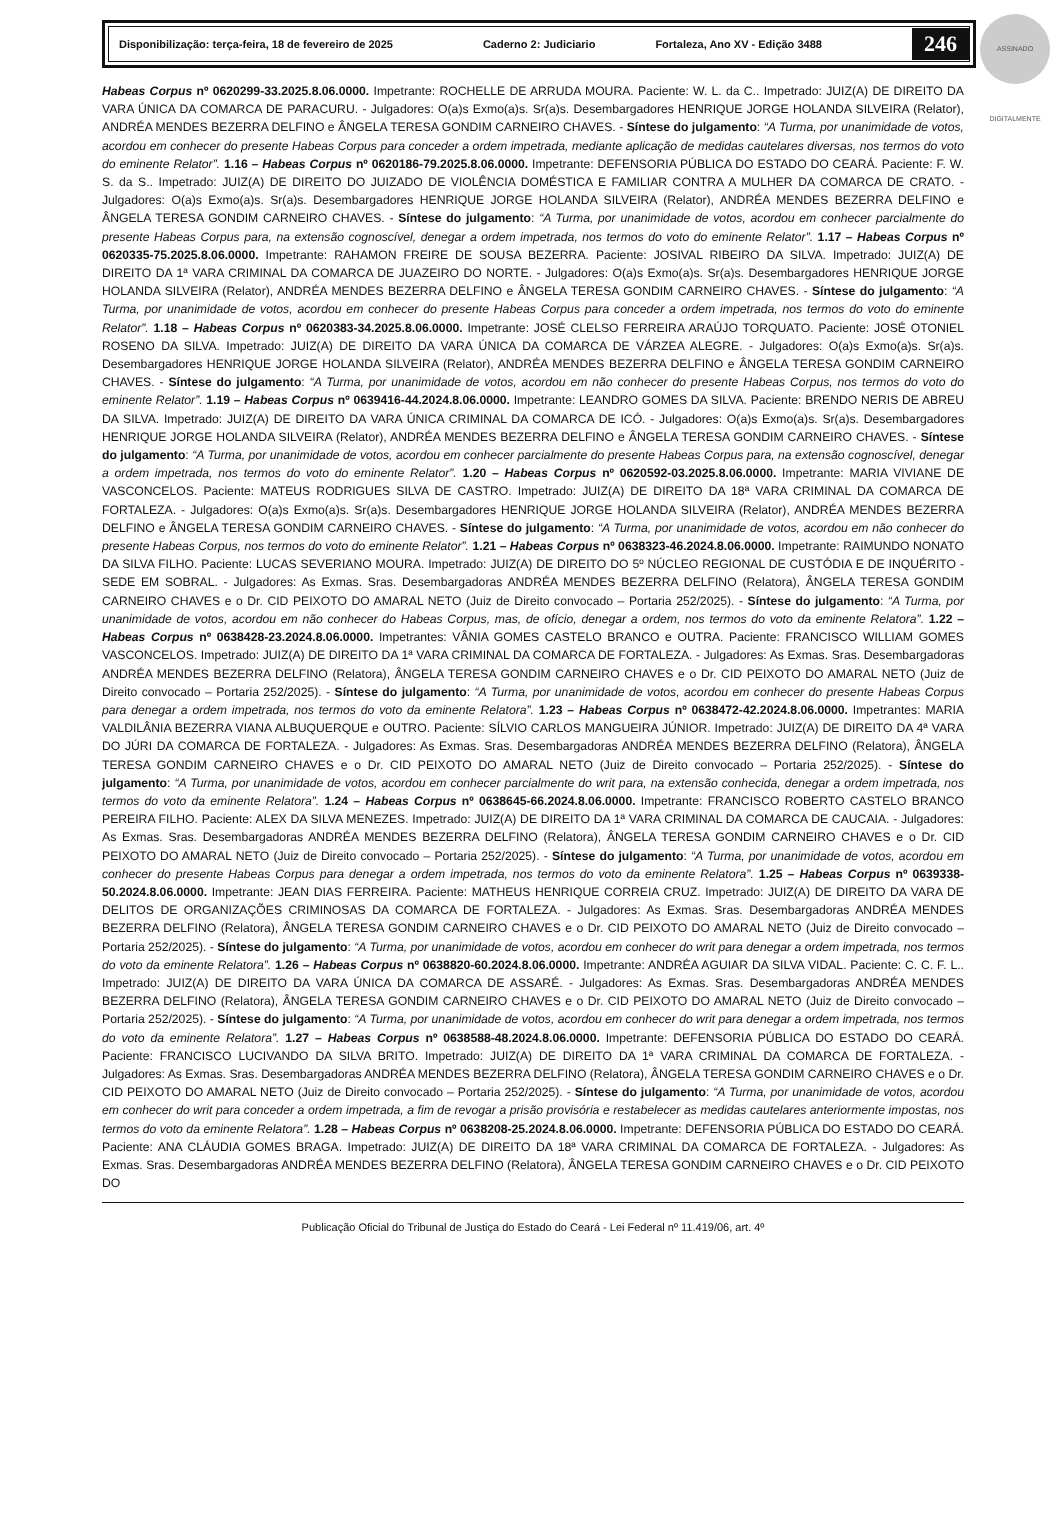Disponibilização: terça-feira, 18 de fevereiro de 2025 Caderno 2: Judiciario Fortaleza, Ano XV - Edição 3488 246
ASSINADO DIGITALMENTE
Habeas Corpus nº 0620299-33.2025.8.06.0000. Impetrante: ROCHELLE DE ARRUDA MOURA. Paciente: W. L. da C.. Impetrado: JUIZ(A) DE DIREITO DA VARA ÚNICA DA COMARCA DE PARACURU. - Julgadores: O(a)s Exmo(a)s. Sr(a)s. Desembargadores HENRIQUE JORGE HOLANDA SILVEIRA (Relator), ANDRÉA MENDES BEZERRA DELFINO e ÂNGELA TERESA GONDIM CARNEIRO CHAVES. - Síntese do julgamento: “A Turma, por unanimidade de votos, acordou em conhecer do presente Habeas Corpus para conceder a ordem impetrada, mediante aplicação de medidas cautelares diversas, nos termos do voto do eminente Relator”. 1.16 – Habeas Corpus nº 0620186-79.2025.8.06.0000. Impetrante: DEFENSORIA PÚBLICA DO ESTADO DO CEARÁ. Paciente: F. W. S. da S.. Impetrado: JUIZ(A) DE DIREITO DO JUIZADO DE VIOLÊNCIA DOMÉSTICA E FAMILIAR CONTRA A MULHER DA COMARCA DE CRATO. - Julgadores: O(a)s Exmo(a)s. Sr(a)s. Desembargadores HENRIQUE JORGE HOLANDA SILVEIRA (Relator), ANDRÉA MENDES BEZERRA DELFINO e ÂNGELA TERESA GONDIM CARNEIRO CHAVES. - Síntese do julgamento: “A Turma, por unanimidade de votos, acordou em conhecer parcialmente do presente Habeas Corpus para, na extensão cognoscível, denegar a ordem impetrada, nos termos do voto do eminente Relator”. 1.17 – Habeas Corpus nº 0620335-75.2025.8.06.0000. Impetrante: RAHAMON FREIRE DE SOUSA BEZERRA. Paciente: JOSIVAL RIBEIRO DA SILVA. Impetrado: JUIZ(A) DE DIREITO DA 1ª VARA CRIMINAL DA COMARCA DE JUAZEIRO DO NORTE. - Julgadores: O(a)s Exmo(a)s. Sr(a)s. Desembargadores HENRIQUE JORGE HOLANDA SILVEIRA (Relator), ANDRÉA MENDES BEZERRA DELFINO e ÂNGELA TERESA GONDIM CARNEIRO CHAVES. - Síntese do julgamento: “A Turma, por unanimidade de votos, acordou em conhecer do presente Habeas Corpus para conceder a ordem impetrada, nos termos do voto do eminente Relator”. 1.18 – Habeas Corpus nº 0620383-34.2025.8.06.0000. Impetrante: JOSÉ CLELSO FERREIRA ARAÚJO TORQUATO. Paciente: JOSÉ OTONIEL ROSENO DA SILVA. Impetrado: JUIZ(A) DE DIREITO DA VARA ÚNICA DA COMARCA DE VÁRZEA ALEGRE. - Julgadores: O(a)s Exmo(a)s. Sr(a)s. Desembargadores HENRIQUE JORGE HOLANDA SILVEIRA (Relator), ANDRÉA MENDES BEZERRA DELFINO e ÂNGELA TERESA GONDIM CARNEIRO CHAVES. - Síntese do julgamento: “A Turma, por unanimidade de votos, acordou em não conhecer do presente Habeas Corpus, nos termos do voto do eminente Relator”. 1.19 – Habeas Corpus nº 0639416-44.2024.8.06.0000. Impetrante: LEANDRO GOMES DA SILVA. Paciente: BRENDO NERIS DE ABREU DA SILVA. Impetrado: JUIZ(A) DE DIREITO DA VARA ÚNICA CRIMINAL DA COMARCA DE ICÓ. - Julgadores: O(a)s Exmo(a)s. Sr(a)s. Desembargadores HENRIQUE JORGE HOLANDA SILVEIRA (Relator), ANDRÉA MENDES BEZERRA DELFINO e ÂNGELA TERESA GONDIM CARNEIRO CHAVES. - Síntese do julgamento: “A Turma, por unanimidade de votos, acordou em conhecer parcialmente do presente Habeas Corpus para, na extensão cognoscível, denegar a ordem impetrada, nos termos do voto do eminente Relator”. 1.20 – Habeas Corpus nº 0620592-03.2025.8.06.0000. Impetrante: MARIA VIVIANE DE VASCONCELOS. Paciente: MATEUS RODRIGUES SILVA DE CASTRO. Impetrado: JUIZ(A) DE DIREITO DA 18ª VARA CRIMINAL DA COMARCA DE FORTALEZA. - Julgadores: O(a)s Exmo(a)s. Sr(a)s. Desembargadores HENRIQUE JORGE HOLANDA SILVEIRA (Relator), ANDRÉA MENDES BEZERRA DELFINO e ÂNGELA TERESA GONDIM CARNEIRO CHAVES. - Síntese do julgamento: “A Turma, por unanimidade de votos, acordou em não conhecer do presente Habeas Corpus, nos termos do voto do eminente Relator”. 1.21 – Habeas Corpus nº 0638323-46.2024.8.06.0000. Impetrante: RAIMUNDO NONATO DA SILVA FILHO. Paciente: LUCAS SEVERIANO MOURA. Impetrado: JUIZ(A) DE DIREITO DO 5º NÚCLEO REGIONAL DE CUSTÓDIA E DE INQUÉRITO - SEDE EM SOBRAL. - Julgadores: As Exmas. Sras. Desembargadoras ANDRÉA MENDES BEZERRA DELFINO (Relatora), ÂNGELA TERESA GONDIM CARNEIRO CHAVES e o Dr. CID PEIXOTO DO AMARAL NETO (Juiz de Direito convocado – Portaria 252/2025). - Síntese do julgamento: “A Turma, por unanimidade de votos, acordou em não conhecer do Habeas Corpus, mas, de ofício, denegar a ordem, nos termos do voto da eminente Relatora”. 1.22 – Habeas Corpus nº 0638428-23.2024.8.06.0000. Impetrantes: VÂNIA GOMES CASTELO BRANCO e OUTRA. Paciente: FRANCISCO WILLIAM GOMES VASCONCELOS. Impetrado: JUIZ(A) DE DIREITO DA 1ª VARA CRIMINAL DA COMARCA DE FORTALEZA. - Julgadores: As Exmas. Sras. Desembargadoras ANDRÉA MENDES BEZERRA DELFINO (Relatora), ÂNGELA TERESA GONDIM CARNEIRO CHAVES e o Dr. CID PEIXOTO DO AMARAL NETO (Juiz de Direito convocado – Portaria 252/2025). - Síntese do julgamento: “A Turma, por unanimidade de votos, acordou em conhecer do presente Habeas Corpus para denegar a ordem impetrada, nos termos do voto da eminente Relatora”. 1.23 – Habeas Corpus nº 0638472-42.2024.8.06.0000. Impetrantes: MARIA VALDILÂNIA BEZERRA VIANA ALBUQUERQUE e OUTRO. Paciente: SÍLVIO CARLOS MANGUEIRA JÚNIOR. Impetrado: JUIZ(A) DE DIREITO DA 4ª VARA DO JÚRI DA COMARCA DE FORTALEZA. - Julgadores: As Exmas. Sras. Desembargadoras ANDRÉA MENDES BEZERRA DELFINO (Relatora), ÂNGELA TERESA GONDIM CARNEIRO CHAVES e o Dr. CID PEIXOTO DO AMARAL NETO (Juiz de Direito convocado – Portaria 252/2025). - Síntese do julgamento: “A Turma, por unanimidade de votos, acordou em conhecer parcialmente do writ para, na extensão conhecida, denegar a ordem impetrada, nos termos do voto da eminente Relatora”. 1.24 – Habeas Corpus nº 0638645-66.2024.8.06.0000. Impetrante: FRANCISCO ROBERTO CASTELO BRANCO PEREIRA FILHO. Paciente: ALEX DA SILVA MENEZES. Impetrado: JUIZ(A) DE DIREITO DA 1ª VARA CRIMINAL DA COMARCA DE CAUCAIA. - Julgadores: As Exmas. Sras. Desembargadoras ANDRÉA MENDES BEZERRA DELFINO (Relatora), ÂNGELA TERESA GONDIM CARNEIRO CHAVES e o Dr. CID PEIXOTO DO AMARAL NETO (Juiz de Direito convocado – Portaria 252/2025). - Síntese do julgamento: “A Turma, por unanimidade de votos, acordou em conhecer do presente Habeas Corpus para denegar a ordem impetrada, nos termos do voto da eminente Relatora”. 1.25 – Habeas Corpus nº 0639338-50.2024.8.06.0000. Impetrante: JEAN DIAS FERREIRA. Paciente: MATHEUS HENRIQUE CORREIA CRUZ. Impetrado: JUIZ(A) DE DIREITO DA VARA DE DELITOS DE ORGANIZAÇÕES CRIMINOSAS DA COMARCA DE FORTALEZA. - Julgadores: As Exmas. Sras. Desembargadoras ANDRÉA MENDES BEZERRA DELFINO (Relatora), ÂNGELA TERESA GONDIM CARNEIRO CHAVES e o Dr. CID PEIXOTO DO AMARAL NETO (Juiz de Direito convocado – Portaria 252/2025). - Síntese do julgamento: “A Turma, por unanimidade de votos, acordou em conhecer do writ para denegar a ordem impetrada, nos termos do voto da eminente Relatora”. 1.26 – Habeas Corpus nº 0638820-60.2024.8.06.0000. Impetrante: ANDRÉA AGUIAR DA SILVA VIDAL. Paciente: C. C. F. L.. Impetrado: JUIZ(A) DE DIREITO DA VARA ÚNICA DA COMARCA DE ASSARÉ. - Julgadores: As Exmas. Sras. Desembargadoras ANDRÉA MENDES BEZERRA DELFINO (Relatora), ÂNGELA TERESA GONDIM CARNEIRO CHAVES e o Dr. CID PEIXOTO DO AMARAL NETO (Juiz de Direito convocado – Portaria 252/2025). - Síntese do julgamento: “A Turma, por unanimidade de votos, acordou em conhecer do writ para denegar a ordem impetrada, nos termos do voto da eminente Relatora”. 1.27 – Habeas Corpus nº 0638588-48.2024.8.06.0000. Impetrante: DEFENSORIA PÚBLICA DO ESTADO DO CEARÁ. Paciente: FRANCISCO LUCIVANDO DA SILVA BRITO. Impetrado: JUIZ(A) DE DIREITO DA 1ª VARA CRIMINAL DA COMARCA DE FORTALEZA. - Julgadores: As Exmas. Sras. Desembargadoras ANDRÉA MENDES BEZERRA DELFINO (Relatora), ÂNGELA TERESA GONDIM CARNEIRO CHAVES e o Dr. CID PEIXOTO DO AMARAL NETO (Juiz de Direito convocado – Portaria 252/2025). - Síntese do julgamento: “A Turma, por unanimidade de votos, acordou em conhecer do writ para conceder a ordem impetrada, a fim de revogar a prisão provisória e restabelecer as medidas cautelares anteriormente impostas, nos termos do voto da eminente Relatora”. 1.28 – Habeas Corpus nº 0638208-25.2024.8.06.0000. Impetrante: DEFENSORIA PÚBLICA DO ESTADO DO CEARÁ. Paciente: ANA CLÁUDIA GOMES BRAGA. Impetrado: JUIZ(A) DE DIREITO DA 18ª VARA CRIMINAL DA COMARCA DE FORTALEZA. - Julgadores: As Exmas. Sras. Desembargadoras ANDRÉA MENDES BEZERRA DELFINO (Relatora), ÂNGELA TERESA GONDIM CARNEIRO CHAVES e o Dr. CID PEIXOTO DO
Publicação Oficial do Tribunal de Justiça do Estado do Ceará - Lei Federal nº 11.419/06, art. 4º